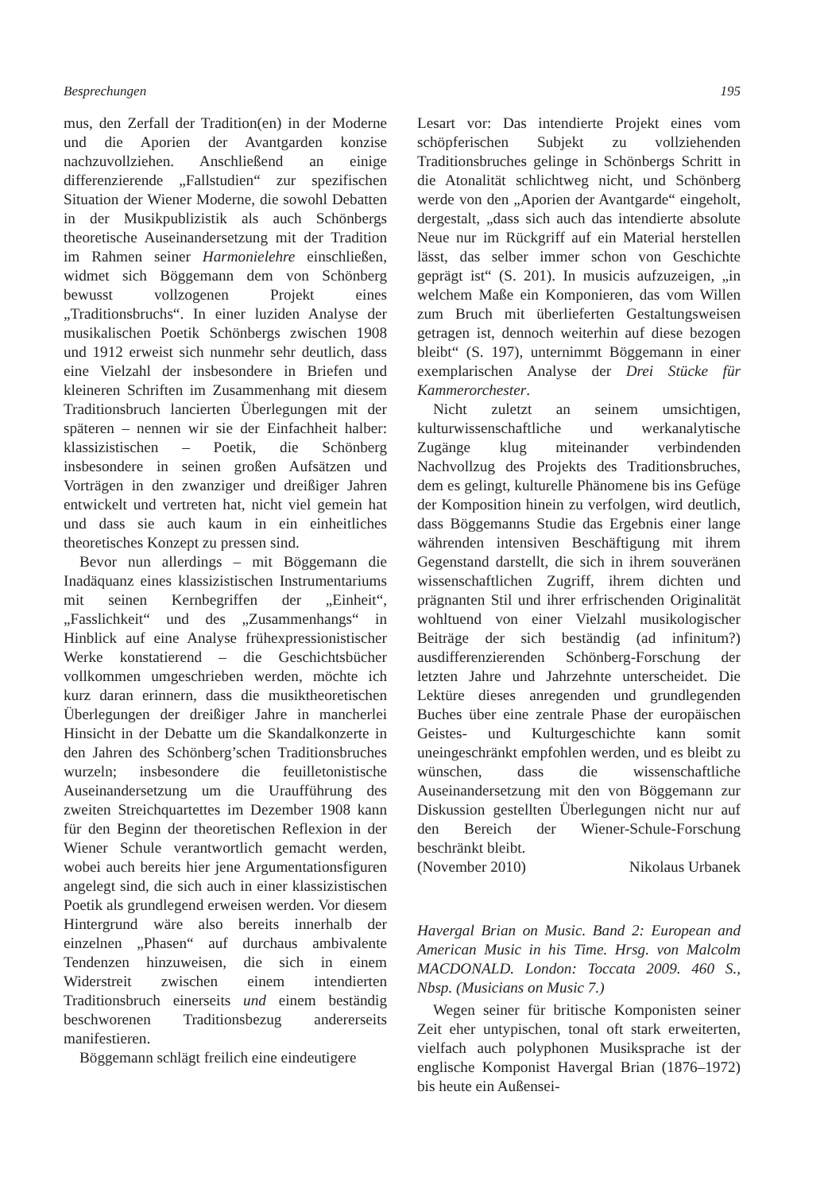Besprechungen 195
mus, den Zerfall der Tradition(en) in der Moderne und die Aporien der Avantgarden konzise nachzuvollziehen. Anschließend an einige differenzierende „Fallstudien“ zur spezifischen Situation der Wiener Moderne, die sowohl Debatten in der Musikpublizistik als auch Schönbergs theoretische Auseinandersetzung mit der Tradition im Rahmen seiner Harmonielehre einschließen, widmet sich Böggemann dem von Schönberg bewusst vollzogenen Projekt eines „Traditionsbruchs“. In einer luziden Analyse der musikalischen Poetik Schönbergs zwischen 1908 und 1912 erweist sich nunmehr sehr deutlich, dass eine Vielzahl der insbesondere in Briefen und kleineren Schriften im Zusammenhang mit diesem Traditionsbruch lancierten Überlegungen mit der späteren – nennen wir sie der Einfachheit halber: klassizistischen – Poetik, die Schönberg insbesondere in seinen großen Aufsätzen und Vorträgen in den zwanziger und dreißiger Jahren entwickelt und vertreten hat, nicht viel gemein hat und dass sie auch kaum in ein einheitliches theoretisches Konzept zu pressen sind.
Bevor nun allerdings – mit Böggemann die Inadäquanz eines klassizistischen Instrumentariums mit seinen Kernbegriffen der „Einheit“, „Fasslichkeit“ und des „Zusammenhangs“ in Hinblick auf eine Analyse frühexpressionistischer Werke konstatierend – die Geschichtsbücher vollkommen umgeschrieben werden, möchte ich kurz daran erinnern, dass die musiktheoretischen Überlegungen der dreißiger Jahre in mancherlei Hinsicht in der Debatte um die Skandalkonzerte in den Jahren des Schönberg’schen Traditionsbruches wurzeln; insbesondere die feuilletonistische Auseinandersetzung um die Uraufführung des zweiten Streichquartettes im Dezember 1908 kann für den Beginn der theoretischen Reflexion in der Wiener Schule verantwortlich gemacht werden, wobei auch bereits hier jene Argumentationsfiguren angelegt sind, die sich auch in einer klassizistischen Poetik als grundlegend erweisen werden. Vor diesem Hintergrund wäre also bereits innerhalb der einzelnen „Phasen“ auf durchaus ambivalente Tendenzen hinzuweisen, die sich in einem Widerstreit zwischen einem intendierten Traditionsbruch einerseits und einem beständig beschworenen Traditionsbezug andererseits manifestieren.
Böggemann schlägt freilich eine eindeutigere
Lesart vor: Das intendierte Projekt eines vom schöpferischen Subjekt zu vollziehenden Traditionsbruches gelinge in Schönbergs Schritt in die Atonalität schlichtweg nicht, und Schönberg werde von den „Aporien der Avantgarde“ eingeholt, dergestalt, „dass sich auch das intendierte absolute Neue nur im Rückgriff auf ein Material herstellen lässt, das selber immer schon von Geschichte geprägt ist“ (S. 201). In musicis aufzuzeigen, „in welchem Maße ein Komponieren, das vom Willen zum Bruch mit überlieferten Gestaltungsweisen getragen ist, dennoch weiterhin auf diese bezogen bleibt“ (S. 197), unternimmt Böggemann in einer exemplarischen Analyse der Drei Stücke für Kammerorchester.
Nicht zuletzt an seinem umsichtigen, kulturwissenschaftliche und werkanalytische Zugänge klug miteinander verbindenden Nachvollzug des Projekts des Traditionsbruches, dem es gelingt, kulturelle Phänomene bis ins Gefüge der Komposition hinein zu verfolgen, wird deutlich, dass Böggemanns Studie das Ergebnis einer lange währenden intensiven Beschäftigung mit ihrem Gegenstand darstellt, die sich in ihrem souveränen wissenschaftlichen Zugriff, ihrem dichten und prägnanten Stil und ihrer erfrischenden Originalität wohltuend von einer Vielzahl musikologischer Beiträge der sich beständig (ad infinitum?) ausdifferenzierenden Schönberg-Forschung der letzten Jahre und Jahrzehnte unterscheidet. Die Lektüre dieses anregenden und grundlegenden Buches über eine zentrale Phase der europäischen Geistes- und Kulturgeschichte kann somit uneingeschränkt empfohlen werden, und es bleibt zu wünschen, dass die wissenschaftliche Auseinandersetzung mit den von Böggemann zur Diskussion gestellten Überlegungen nicht nur auf den Bereich der Wiener-Schule-Forschung beschränkt bleibt.
(November 2010) Nikolaus Urbanek
Havergal Brian on Music. Band 2: European and American Music in his Time. Hrsg. von Malcolm MACDONALD. London: Toccata 2009. 460 S., Nbsp. (Musicians on Music 7.)
Wegen seiner für britische Komponisten seiner Zeit eher untypischen, tonal oft stark erweiterten, vielfach auch polyphonen Musiksprache ist der englische Komponist Havergal Brian (1876–1972) bis heute ein Außensei-